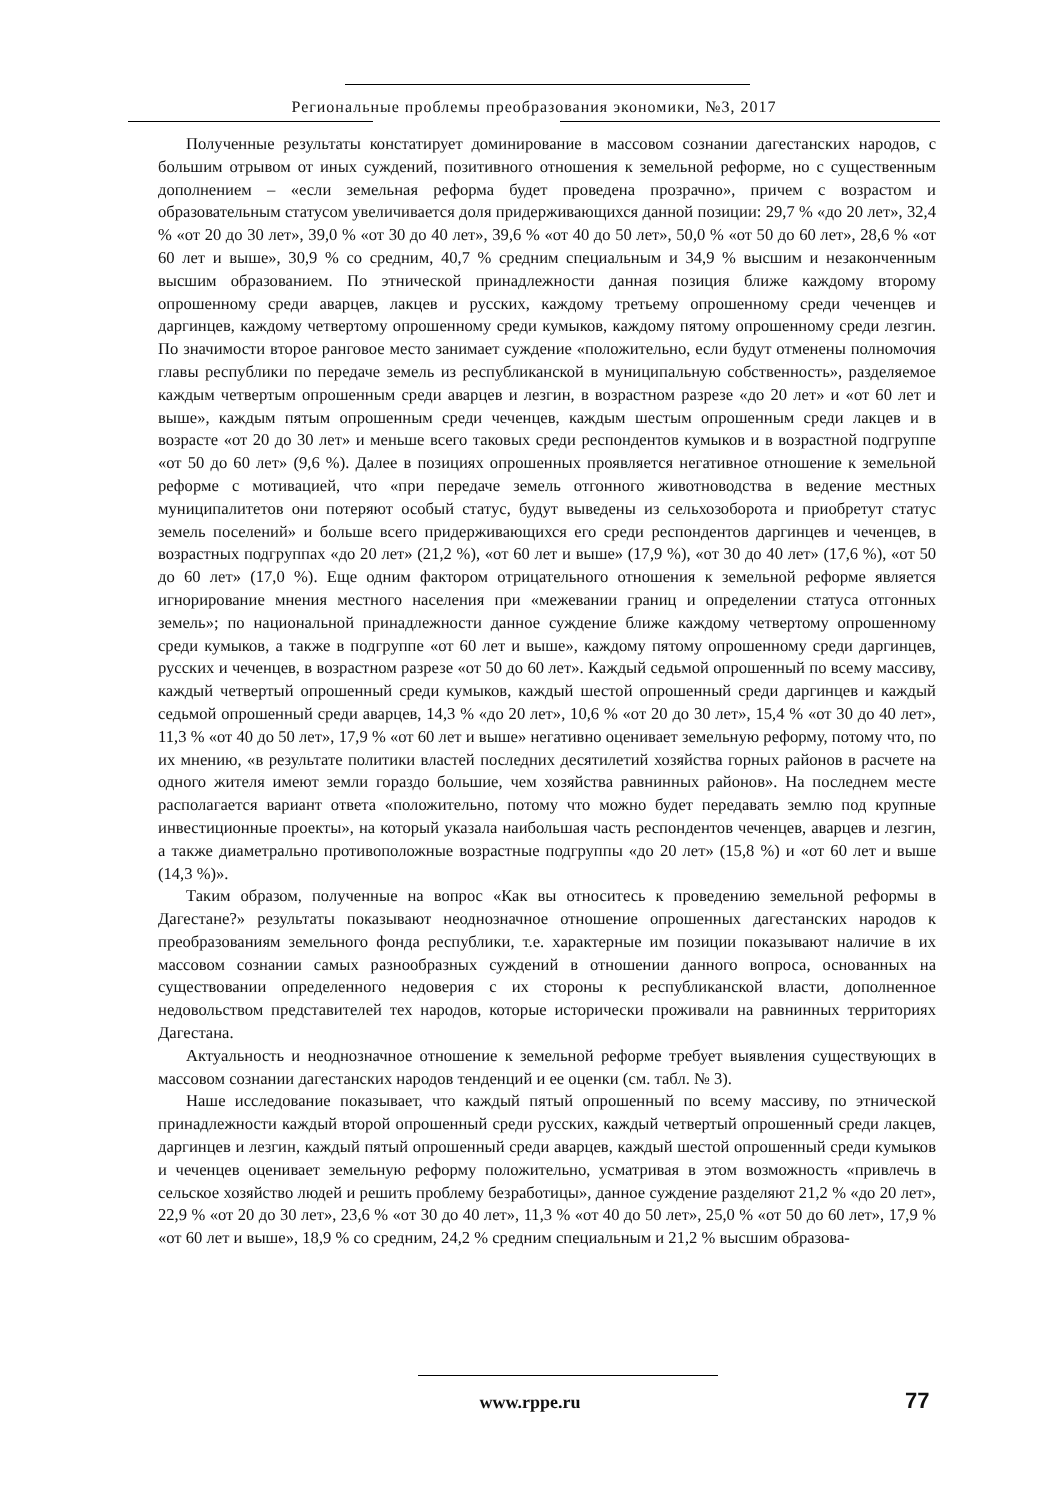Региональные проблемы преобразования экономики, №3, 2017
Полученные результаты констатирует доминирование в массовом сознании дагестанских народов, с большим отрывом от иных суждений, позитивного отношения к земельной реформе, но с существенным дополнением – «если земельная реформа будет проведена прозрачно», причем с возрастом и образовательным статусом увеличивается доля придерживающихся данной позиции: 29,7 % «до 20 лет», 32,4 % «от 20 до 30 лет», 39,0 % «от 30 до 40 лет», 39,6 % «от 40 до 50 лет», 50,0 % «от 50 до 60 лет», 28,6 % «от 60 лет и выше», 30,9 % со средним, 40,7 % средним специальным и 34,9 % высшим и незаконченным высшим образованием. По этнической принадлежности данная позиция ближе каждому второму опрошенному среди аварцев, лакцев и русских, каждому третьему опрошенному среди чеченцев и даргинцев, каждому четвертому опрошенному среди кумыков, каждому пятому опрошенному среди лезгин. По значимости второе ранговое место занимает суждение «положительно, если будут отменены полномочия главы республики по передаче земель из республиканской в муниципальную собственность», разделяемое каждым четвертым опрошенным среди аварцев и лезгин, в возрастном разрезе «до 20 лет» и «от 60 лет и выше», каждым пятым опрошенным среди чеченцев, каждым шестым опрошенным среди лакцев и в возрасте «от 20 до 30 лет» и меньше всего таковых среди респондентов кумыков и в возрастной подгруппе «от 50 до 60 лет» (9,6 %). Далее в позициях опрошенных проявляется негативное отношение к земельной реформе с мотивацией, что «при передаче земель отгонного животноводства в ведение местных муниципалитетов они потеряют особый статус, будут выведены из сельхозоборота и приобретут статус земель поселений» и больше всего придерживающихся его среди респондентов даргинцев и чеченцев, в возрастных подгруппах «до 20 лет» (21,2 %), «от 60 лет и выше» (17,9 %), «от 30 до 40 лет» (17,6 %), «от 50 до 60 лет» (17,0 %). Еще одним фактором отрицательного отношения к земельной реформе является игнорирование мнения местного населения при «межевании границ и определении статуса отгонных земель»; по национальной принадлежности данное суждение ближе каждому четвертому опрошенному среди кумыков, а также в подгруппе «от 60 лет и выше», каждому пятому опрошенному среди даргинцев, русских и чеченцев, в возрастном разрезе «от 50 до 60 лет». Каждый седьмой опрошенный по всему массиву, каждый четвертый опрошенный среди кумыков, каждый шестой опрошенный среди даргинцев и каждый седьмой опрошенный среди аварцев, 14,3 % «до 20 лет», 10,6 % «от 20 до 30 лет», 15,4 % «от 30 до 40 лет», 11,3 % «от 40 до 50 лет», 17,9 % «от 60 лет и выше» негативно оценивает земельную реформу, потому что, по их мнению, «в результате политики властей последних десятилетий хозяйства горных районов в расчете на одного жителя имеют земли гораздо большие, чем хозяйства равнинных районов». На последнем месте располагается вариант ответа «положительно, потому что можно будет передавать землю под крупные инвестиционные проекты», на который указала наибольшая часть респондентов чеченцев, аварцев и лезгин, а также диаметрально противоположные возрастные подгруппы «до 20 лет» (15,8 %) и «от 60 лет и выше (14,3 %)».
Таким образом, полученные на вопрос «Как вы относитесь к проведению земельной реформы в Дагестане?» результаты показывают неоднозначное отношение опрошенных дагестанских народов к преобразованиям земельного фонда республики, т.е. характерные им позиции показывают наличие в их массовом сознании самых разнообразных суждений в отношении данного вопроса, основанных на существовании определенного недоверия с их стороны к республиканской власти, дополненное недовольством представителей тех народов, которые исторически проживали на равнинных территориях Дагестана.
Актуальность и неоднозначное отношение к земельной реформе требует выявления существующих в массовом сознании дагестанских народов тенденций и ее оценки (см. табл. № 3).
Наше исследование показывает, что каждый пятый опрошенный по всему массиву, по этнической принадлежности каждый второй опрошенный среди русских, каждый четвертый опрошенный среди лакцев, даргинцев и лезгин, каждый пятый опрошенный среди аварцев, каждый шестой опрошенный среди кумыков и чеченцев оценивает земельную реформу положительно, усматривая в этом возможность «привлечь в сельское хозяйство людей и решить проблему безработицы», данное суждение разделяют 21,2 % «до 20 лет», 22,9 % «от 20 до 30 лет», 23,6 % «от 30 до 40 лет», 11,3 % «от 40 до 50 лет», 25,0 % «от 50 до 60 лет», 17,9 % «от 60 лет и выше», 18,9 % со средним, 24,2 % средним специальным и 21,2 % высшим образова-
www.rppe.ru 77